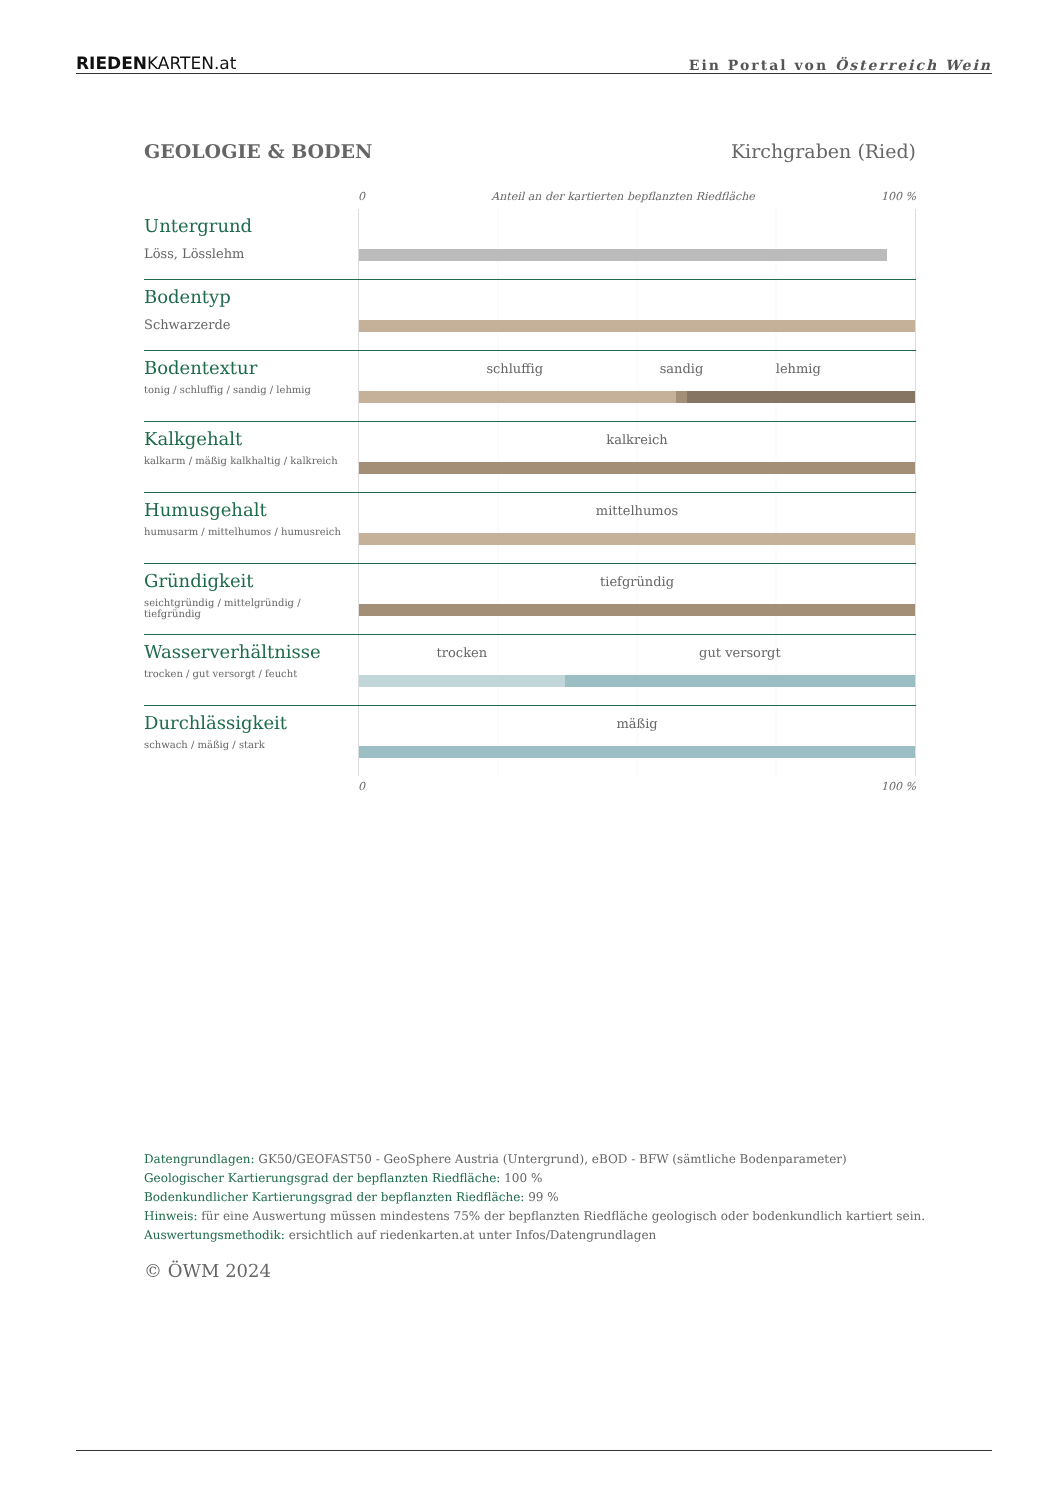RIEDENKARTEN.at Ein Portal von Österreich Wein
GEOLOGIE & BODEN Kirchgraben (Ried)
0 Anteil an der kartierten bepflanzten Riedfläche 100 %
Untergrund
Löss, Lösslehm
Bodentyp
Schwarzerde
Bodentextur
tonig / schluffig / sandig / lehmig
schluffig sandig lehmig
Kalkgehalt
kalkarm / mäßig kalkhaltig / kalkreich
kalkreich
Humusgehalt
humusarm / mittelhumos / humusreich
mittelhumos
Gründigkeit
seichtgründig / mittelgründig / tiefgründig
tiefgründig
Wasserverhältnisse
trocken / gut versorgt / feucht
trocken gut versorgt
Durchlässigkeit
schwach / mäßig / stark
mäßig
0 100 %
Datengrundlagen: GK50/GEOFAST50 - GeoSphere Austria (Untergrund), eBOD - BFW (sämtliche Bodenparameter)
Geologischer Kartierungsgrad der bepflanzten Riedfläche: 100 %
Bodenkundlicher Kartierungsgrad der bepflanzten Riedfläche: 99 %
Hinweis: für eine Auswertung müssen mindestens 75% der bepflanzten Riedfläche geologisch oder bodenkundlich kartiert sein.
Auswertungsmethodik: ersichtlich auf riedenkarten.at unter Infos/Datengrundlagen
© ÖWM 2024